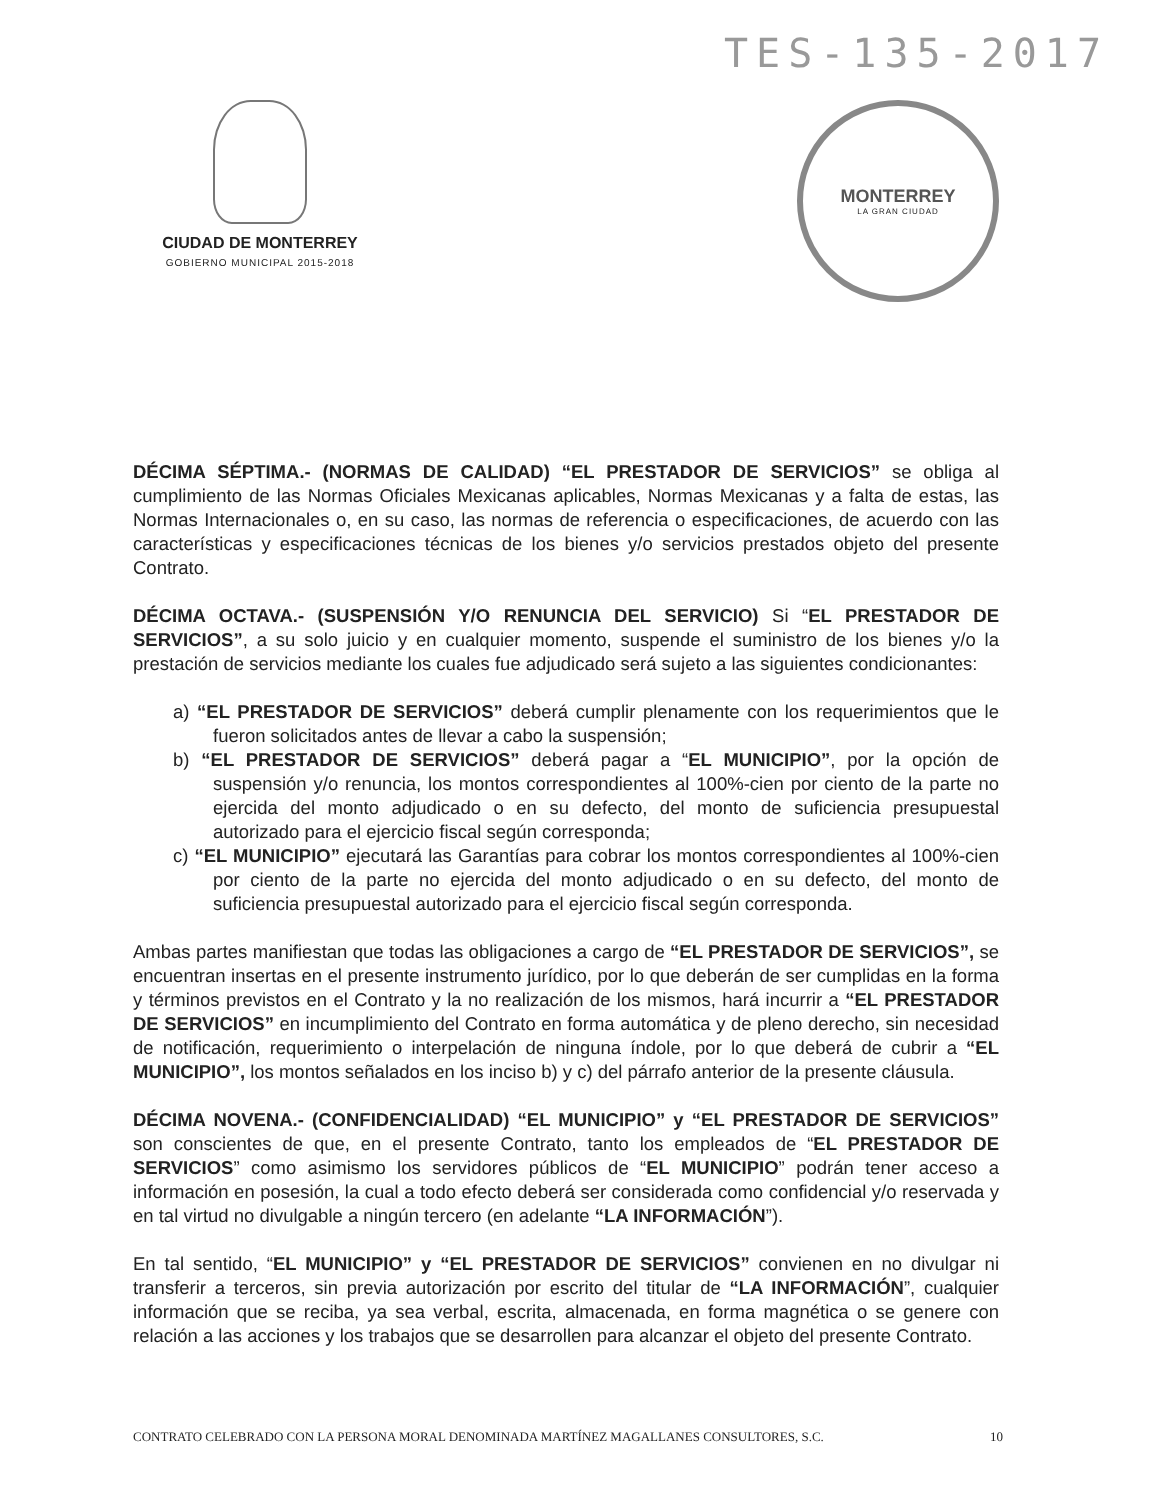TES-135-2017
CIUDAD DE MONTERREY
GOBIERNO MUNICIPAL 2015-2018
MONTERREY
LA GRAN CIUDAD
DÉCIMA SÉPTIMA.- (NORMAS DE CALIDAD) “EL PRESTADOR DE SERVICIOS” se obliga al cumplimiento de las Normas Oficiales Mexicanas aplicables, Normas Mexicanas y a falta de estas, las Normas Internacionales o, en su caso, las normas de referencia o especificaciones, de acuerdo con las características y especificaciones técnicas de los bienes y/o servicios prestados objeto del presente Contrato.
DÉCIMA OCTAVA.- (SUSPENSIÓN Y/O RENUNCIA DEL SERVICIO) Si “EL PRESTADOR DE SERVICIOS”, a su solo juicio y en cualquier momento, suspende el suministro de los bienes y/o la prestación de servicios mediante los cuales fue adjudicado será sujeto a las siguientes condicionantes:
a) “EL PRESTADOR DE SERVICIOS” deberá cumplir plenamente con los requerimientos que le fueron solicitados antes de llevar a cabo la suspensión;
b) “EL PRESTADOR DE SERVICIOS” deberá pagar a “EL MUNICIPIO”, por la opción de suspensión y/o renuncia, los montos correspondientes al 100%-cien por ciento de la parte no ejercida del monto adjudicado o en su defecto, del monto de suficiencia presupuestal autorizado para el ejercicio fiscal según corresponda;
c) “EL MUNICIPIO” ejecutará las Garantías para cobrar los montos correspondientes al 100%-cien por ciento de la parte no ejercida del monto adjudicado o en su defecto, del monto de suficiencia presupuestal autorizado para el ejercicio fiscal según corresponda.
Ambas partes manifiestan que todas las obligaciones a cargo de “EL PRESTADOR DE SERVICIOS”, se encuentran insertas en el presente instrumento jurídico, por lo que deberán de ser cumplidas en la forma y términos previstos en el Contrato y la no realización de los mismos, hará incurrir a “EL PRESTADOR DE SERVICIOS” en incumplimiento del Contrato en forma automática y de pleno derecho, sin necesidad de notificación, requerimiento o interpelación de ninguna índole, por lo que deberá de cubrir a “EL MUNICIPIO”, los montos señalados en los inciso b) y c) del párrafo anterior de la presente cláusula.
DÉCIMA NOVENA.- (CONFIDENCIALIDAD) “EL MUNICIPIO” y “EL PRESTADOR DE SERVICIOS” son conscientes de que, en el presente Contrato, tanto los empleados de “EL PRESTADOR DE SERVICIOS” como asimismo los servidores públicos de “EL MUNICIPIO” podrán tener acceso a información en posesión, la cual a todo efecto deberá ser considerada como confidencial y/o reservada y en tal virtud no divulgable a ningún tercero (en adelante “LA INFORMACIÓN”).
En tal sentido, “EL MUNICIPIO” y “EL PRESTADOR DE SERVICIOS” convienen en no divulgar ni transferir a terceros, sin previa autorización por escrito del titular de “LA INFORMACIÓN”, cualquier información que se reciba, ya sea verbal, escrita, almacenada, en forma magnética o se genere con relación a las acciones y los trabajos que se desarrollen para alcanzar el objeto del presente Contrato.
CONTRATO CELEBRADO CON LA PERSONA MORAL DENOMINADA MARTÍNEZ MAGALLANES CONSULTORES, S.C. 10